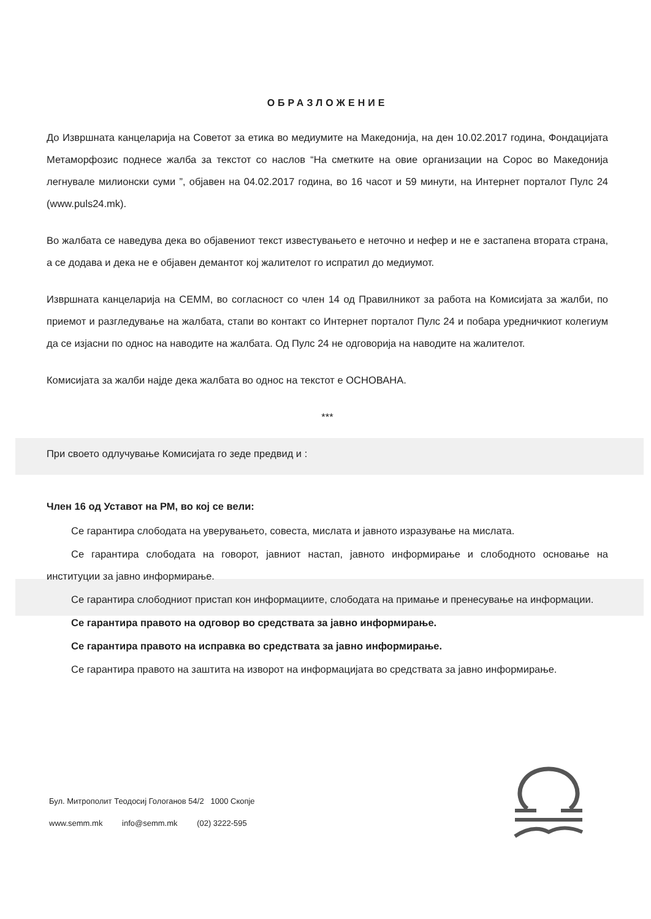ОБРАЗЛОЖЕНИЕ
До Извршната канцеларија на Советот за етика во медиумите на Македонија, на ден 10.02.2017 година, Фондацијата Метаморфозис поднесе жалба за текстот со наслов “На сметките на овие организации на Сорос во Македонија легнувале милионски суми ”, објавен на 04.02.2017 година, во 16 часот и 59 минути, на Интернет порталот Пулс 24 (www.puls24.mk).
Во жалбата се наведува дека во објавениот текст известувањето е неточно и нефер и не е застапена втората страна, а се додава и дека не е објавен демантот кој жалителот го испратил до медиумот.
Извршната канцеларија на СЕММ, во согласност со член 14 од Правилникот за работа на Комисијата за жалби, по приемот и разгледување на жалбата, стапи во контакт со Интернет порталот Пулс 24 и побара уредничкиот колегиум да се изјасни по однос на наводите на жалбата. Од Пулс 24 не одговорија на наводите на жалителот.
Комисијата за жалби најде дека жалбата во однос на текстот е ОСНОВАНА.
***
При своето одлучување Комисијата го зеде предвид и :
Член 16 од Уставот на РМ, во кој се вели:
Се гарантира слободата на уверувањето, совеста, мислата и јавното изразување на мислата.
Се гарантира слободата на говорот, јавниот настап, јавното информирање и слободното основање на институции за јавно информирање.
Се гарантира слободниот пристап кон информациите, слободата на примање и пренесување на информации.
Се гарантира правото на одговор во средствата за јавно информирање.
Се гарантира правото на исправка во средствата за јавно информирање.
Се гарантира правото на заштита на изворот на информацијата во средствата за јавно информирање.
Бул. Митрополит Теодосиј Гологанов 54/2 1000 Скопје
www.semm.mk info@semm.mk (02) 3222-595